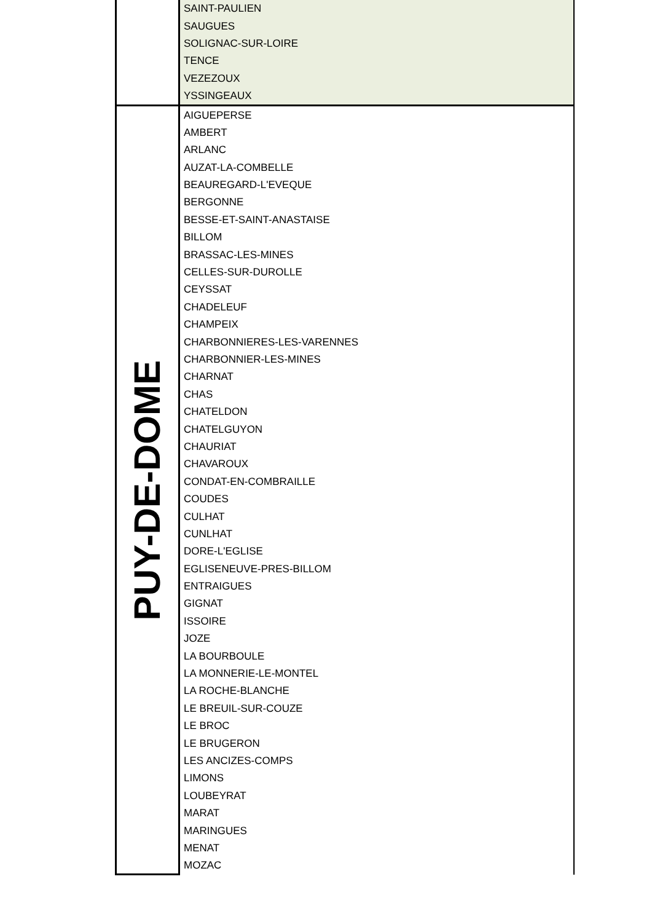| | SAINT-PAULIEN |
| | SAUGUES |
| | SOLIGNAC-SUR-LOIRE |
| | TENCE |
| | VEZEZOUX |
| | YSSINGEAUX |
| PUY-DE-DOME | AIGUEPERSE |
| | AMBERT |
| | ARLANC |
| | AUZAT-LA-COMBELLE |
| | BEAUREGARD-L'EVEQUE |
| | BERGONNE |
| | BESSE-ET-SAINT-ANASTAISE |
| | BILLOM |
| | BRASSAC-LES-MINES |
| | CELLES-SUR-DUROLLE |
| | CEYSSAT |
| | CHADELEUF |
| | CHAMPEIX |
| | CHARBONNIERES-LES-VARENNES |
| | CHARBONNIER-LES-MINES |
| | CHARNAT |
| | CHAS |
| | CHATELDON |
| | CHATELGUYON |
| | CHAURIAT |
| | CHAVAROUX |
| | CONDAT-EN-COMBRAILLE |
| | COUDES |
| | CULHAT |
| | CUNLHAT |
| | DORE-L'EGLISE |
| | EGLISENEUVE-PRES-BILLOM |
| | ENTRAIGUES |
| | GIGNAT |
| | ISSOIRE |
| | JOZE |
| | LA BOURBOULE |
| | LA MONNERIE-LE-MONTEL |
| | LA ROCHE-BLANCHE |
| | LE BREUIL-SUR-COUZE |
| | LE BROC |
| | LE BRUGERON |
| | LES ANCIZES-COMPS |
| | LIMONS |
| | LOUBEYRAT |
| | MARAT |
| | MARINGUES |
| | MENAT |
| | MOZAC |